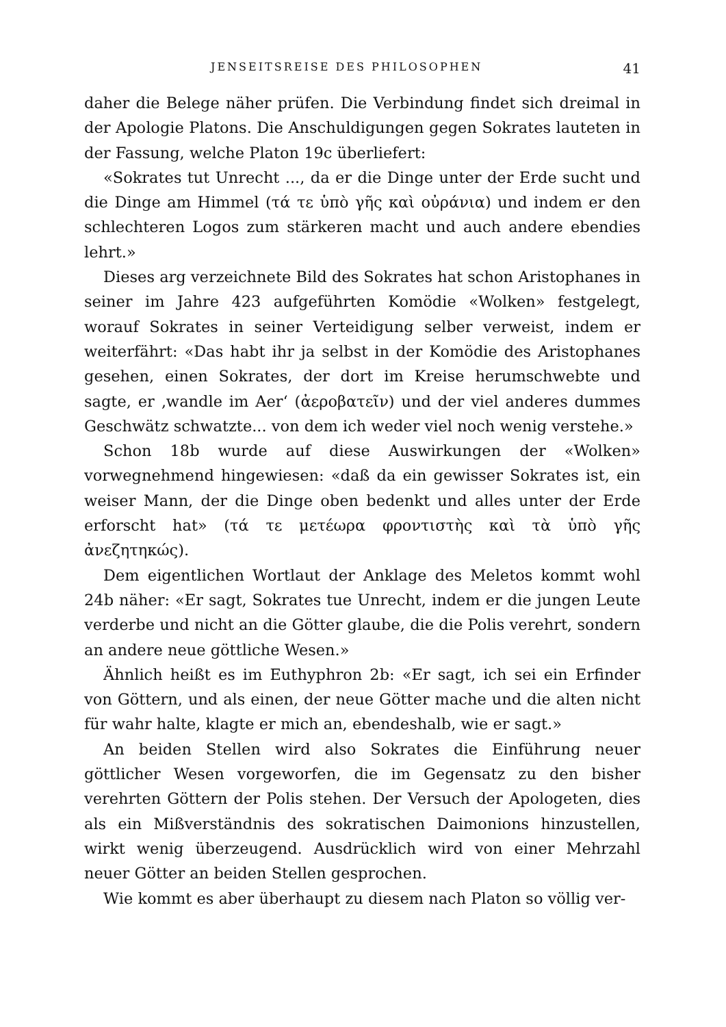JENSEITSREISE DES PHILOSOPHEN 41
daher die Belege näher prüfen. Die Verbindung findet sich dreimal in der Apologie Platons. Die Anschuldigungen gegen Sokrates lauteten in der Fassung, welche Platon 19c überliefert:
«Sokrates tut Unrecht ..., da er die Dinge unter der Erde sucht und die Dinge am Himmel (τά τε ὑπὸ γῆς καὶ οὐράνια) und indem er den schlechteren Logos zum stärkeren macht und auch andere ebendies lehrt.»
Dieses arg verzeichnete Bild des Sokrates hat schon Aristophanes in seiner im Jahre 423 aufgeführten Komödie «Wolken» festgelegt, worauf Sokrates in seiner Verteidigung selber verweist, indem er weiterfährt: «Das habt ihr ja selbst in der Komödie des Aristophanes gesehen, einen Sokrates, der dort im Kreise herumschwebte und sagte, er ‚wandle im Aer‘ (ἀεροβατεῖν) und der viel anderes dummes Geschwätz schwatzte... von dem ich weder viel noch wenig verstehe.»
Schon 18b wurde auf diese Auswirkungen der «Wolken» vorwegnehmend hingewiesen: «daß da ein gewisser Sokrates ist, ein weiser Mann, der die Dinge oben bedenkt und alles unter der Erde erforscht hat» (τά τε μετέωρα φροντιστὴς καὶ τὰ ὑπὸ γῆς ἀνεζητηκώς).
Dem eigentlichen Wortlaut der Anklage des Meletos kommt wohl 24b näher: «Er sagt, Sokrates tue Unrecht, indem er die jungen Leute verderbe und nicht an die Götter glaube, die die Polis verehrt, sondern an andere neue göttliche Wesen.»
Ähnlich heißt es im Euthyphron 2b: «Er sagt, ich sei ein Erfinder von Göttern, und als einen, der neue Götter mache und die alten nicht für wahr halte, klagte er mich an, ebendeshalb, wie er sagt.»
An beiden Stellen wird also Sokrates die Einführung neuer göttlicher Wesen vorgeworfen, die im Gegensatz zu den bisher verehrten Göttern der Polis stehen. Der Versuch der Apologeten, dies als ein Mißverständnis des sokratischen Daimonions hinzustellen, wirkt wenig überzeugend. Ausdrücklich wird von einer Mehrzahl neuer Götter an beiden Stellen gesprochen.
Wie kommt es aber überhaupt zu diesem nach Platon so völlig ver-